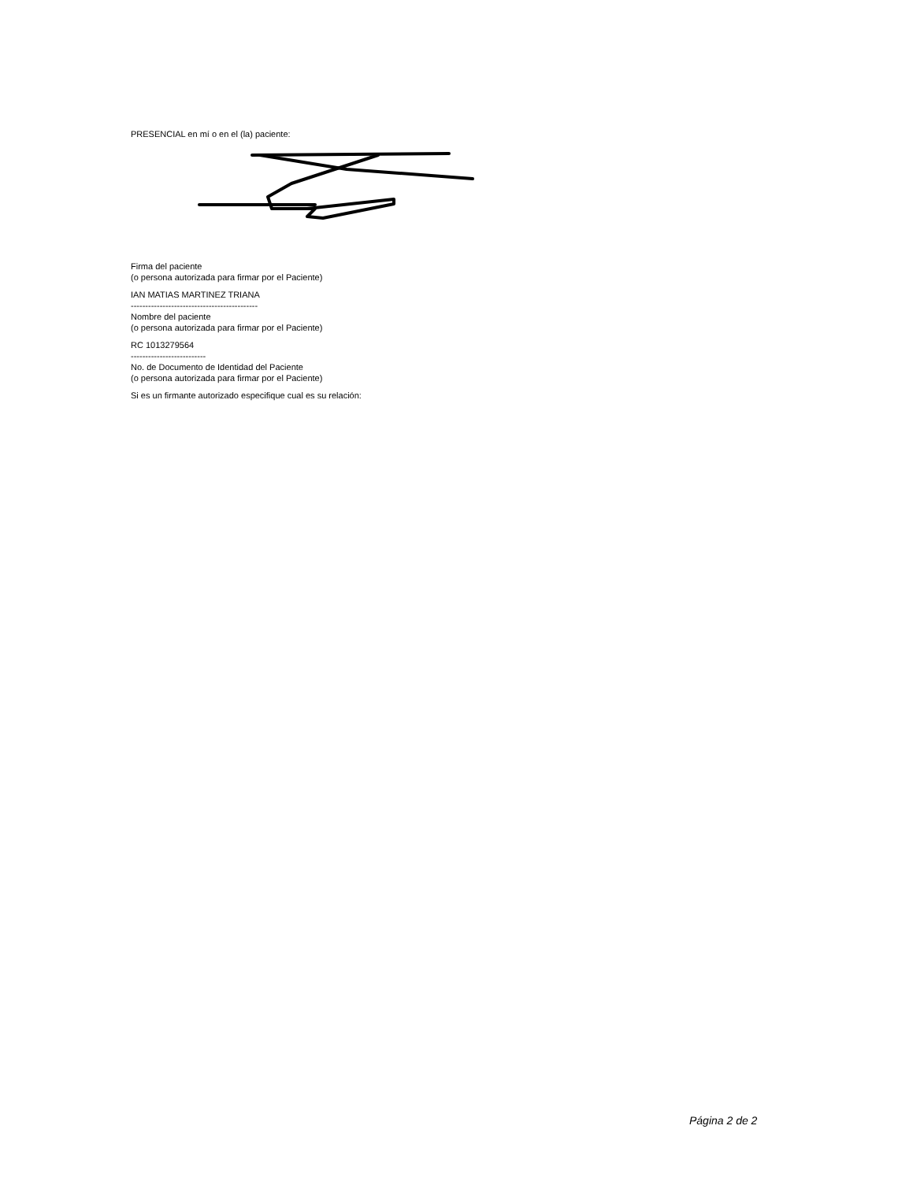PRESENCIAL en mí o en el (la) paciente:
Firma del paciente
(o persona autorizada para firmar por el Paciente)
IAN MATIAS MARTINEZ TRIANA
--------------------------------------------
Nombre del paciente
(o persona autorizada para firmar por el Paciente)
RC 1013279564
--------------------------
No. de Documento de Identidad del Paciente
(o persona autorizada para firmar por el Paciente)
Si es un firmante autorizado especifique cual es su relación:
Página 2 de 2